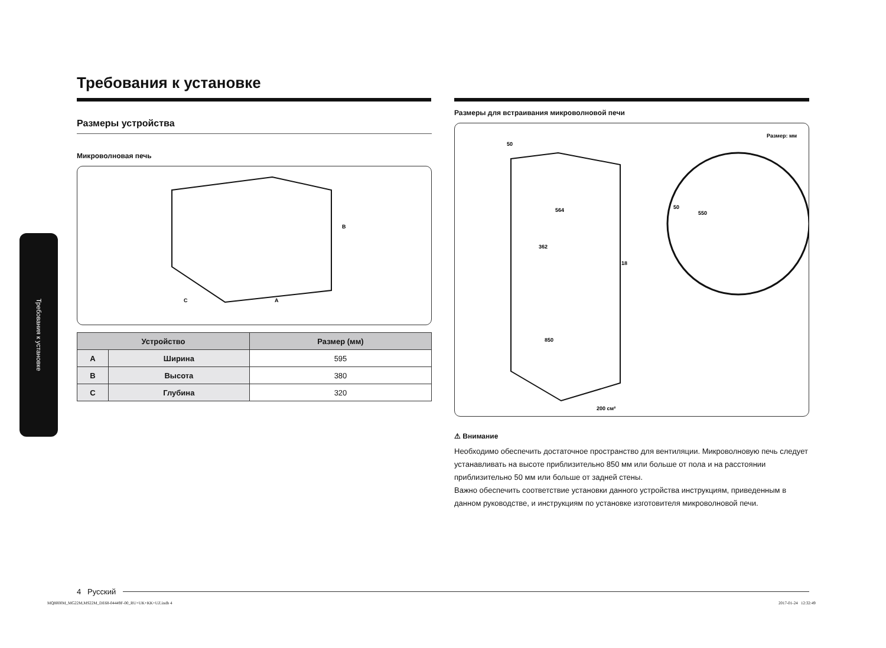Требования к установке
Требования к установке
Размеры устройства
Микроволновая печь
B
C
A
| Устройство | | Размер (мм) |
| --- | --- | --- |
| A | Ширина | 595 |
| B | Высота | 380 |
| C | Глубина | 320 |
Размеры для встраивания микроволновой печи
Размер: мм
50
564
362
18
850
50
550
200 см²
⚠ Внимание
Необходимо обеспечить достаточное пространство для вентиляции. Микроволновую печь следует устанавливать на высоте приблизительно 850 мм или больше от пола и на расстоянии приблизительно 50 мм или больше от задней стены.
Важно обеспечить соответствие установки данного устройства инструкциям, приведенным в данном руководстве, и инструкциям по установке изготовителя микроволновой печи.
4 Русский
MQ8000M_MG22M,MS22M_DE68-04449F-00_RU+UK+KK+UZ.indb 4
2017-01-24 12:32:49